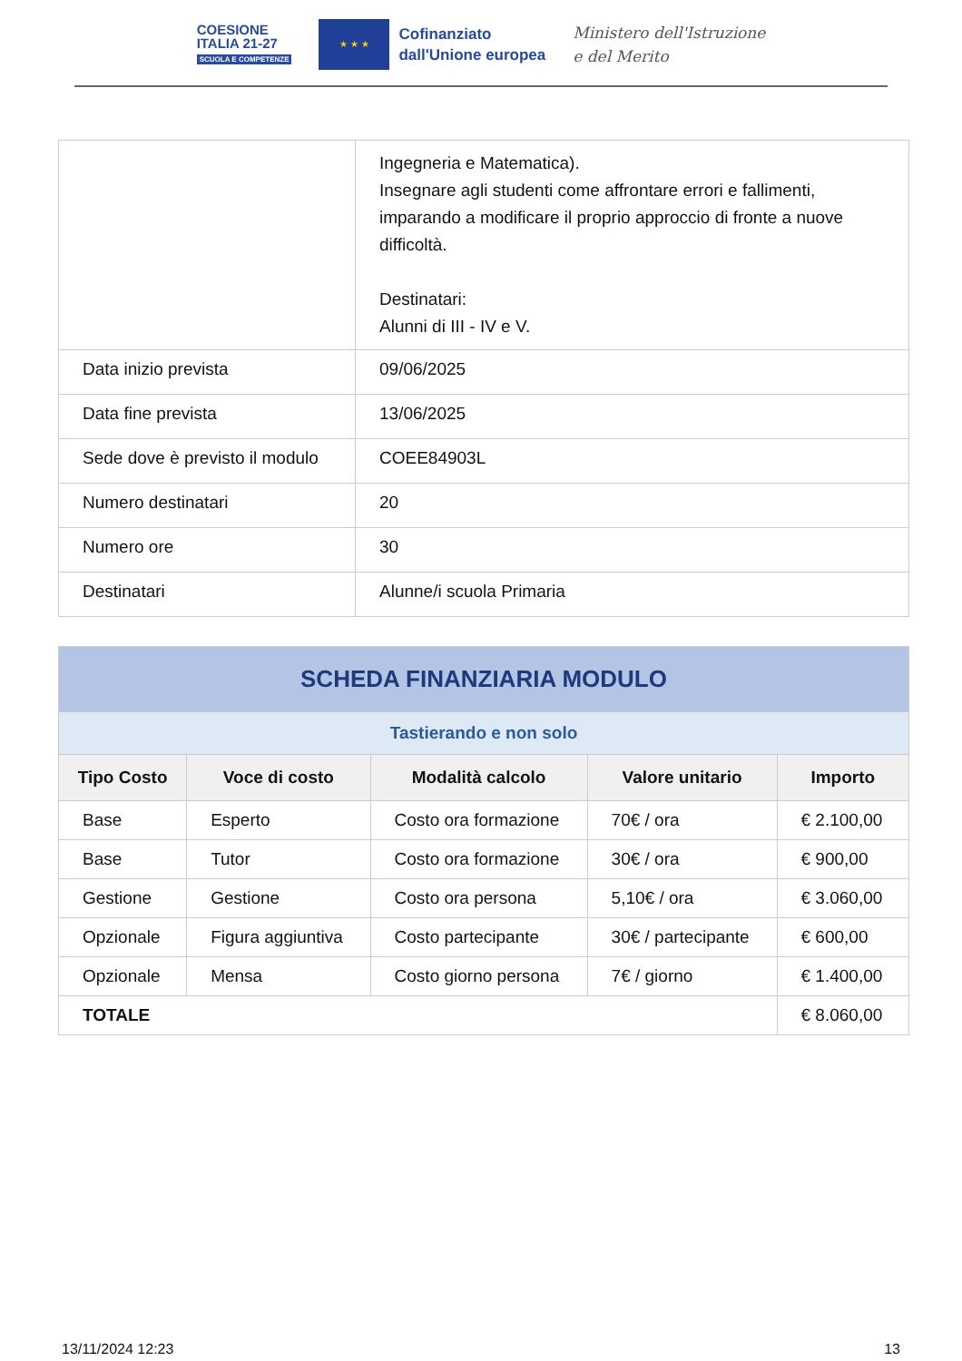COESIONE
ITALIA 21-27
SCUOLA E COMPETENZE
★ ★ ★
Cofinanziato
dall'Unione europea
Ministero dell'Istruzione
e del Merito
| | Ingegneria e Matematica). Insegnare agli studenti come affrontare errori e fallimenti, imparando a modificare il proprio approccio di fronte a nuove difficoltà. Destinatari: Alunni di III - IV e V. |
| Data inizio prevista | 09/06/2025 |
| Data fine prevista | 13/06/2025 |
| Sede dove è previsto il modulo | COEE84903L |
| Numero destinatari | 20 |
| Numero ore | 30 |
| Destinatari | Alunne/i scuola Primaria |
| SCHEDA FINANZIARIA MODULO | | | | |
| --- | --- | --- | --- | --- |
| Tastierando e non solo | | | | |
| Tipo Costo | Voce di costo | Modalità calcolo | Valore unitario | Importo |
| Base | Esperto | Costo ora formazione | 70€ / ora | € 2.100,00 |
| Base | Tutor | Costo ora formazione | 30€ / ora | € 900,00 |
| Gestione | Gestione | Costo ora persona | 5,10€ / ora | € 3.060,00 |
| Opzionale | Figura aggiuntiva | Costo partecipante | 30€ / partecipante | € 600,00 |
| Opzionale | Mensa | Costo giorno persona | 7€ / giorno | € 1.400,00 |
| TOTALE | | | | € 8.060,00 |
13/11/2024 12:23 13